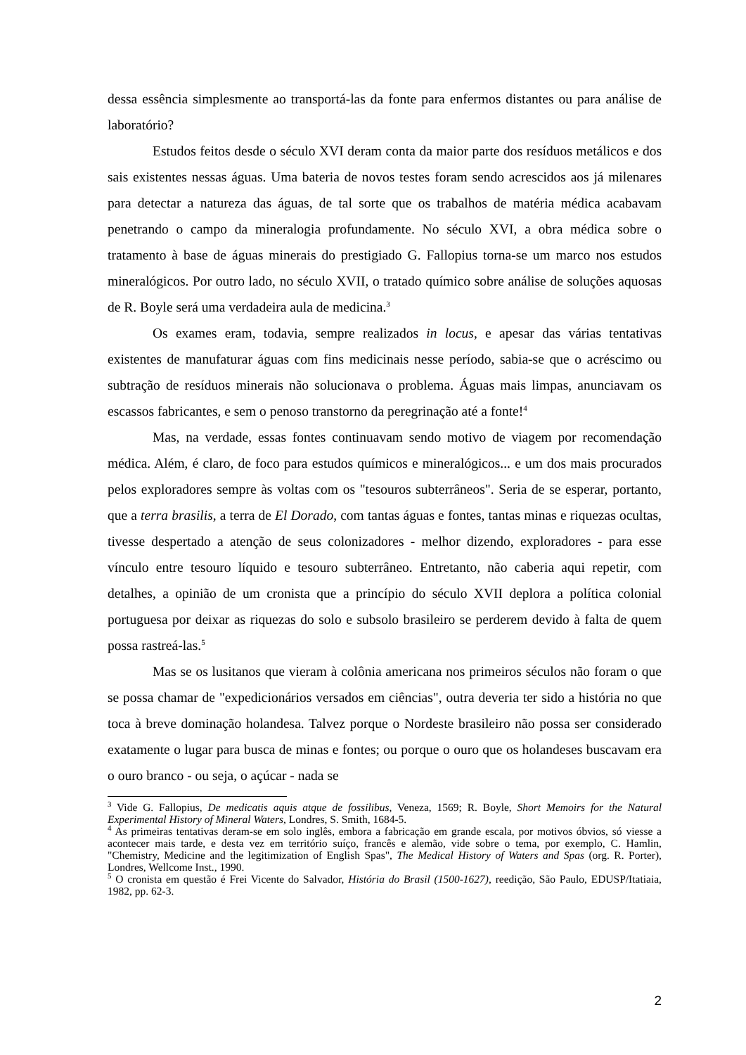dessa essência simplesmente ao transportá-las da fonte para enfermos distantes ou para análise de laboratório?
Estudos feitos desde o século XVI deram conta da maior parte dos resíduos metálicos e dos sais existentes nessas águas. Uma bateria de novos testes foram sendo acrescidos aos já milenares para detectar a natureza das águas, de tal sorte que os trabalhos de matéria médica acabavam penetrando o campo da mineralogia profundamente. No século XVI, a obra médica sobre o tratamento à base de águas minerais do prestigiado G. Fallopius torna-se um marco nos estudos mineralógicos. Por outro lado, no século XVII, o tratado químico sobre análise de soluções aquosas de R. Boyle será uma verdadeira aula de medicina.<sup>3</sup>
Os exames eram, todavia, sempre realizados in locus, e apesar das várias tentativas existentes de manufaturar águas com fins medicinais nesse período, sabia-se que o acréscimo ou subtração de resíduos minerais não solucionava o problema. Águas mais limpas, anunciavam os escassos fabricantes, e sem o penoso transtorno da peregrinação até a fonte!<sup>4</sup>
Mas, na verdade, essas fontes continuavam sendo motivo de viagem por recomendação médica. Além, é claro, de foco para estudos químicos e mineralógicos... e um dos mais procurados pelos exploradores sempre às voltas com os "tesouros subterrâneos". Seria de se esperar, portanto, que a terra brasilis, a terra de El Dorado, com tantas águas e fontes, tantas minas e riquezas ocultas, tivesse despertado a atenção de seus colonizadores - melhor dizendo, exploradores - para esse vínculo entre tesouro líquido e tesouro subterrâneo. Entretanto, não caberia aqui repetir, com detalhes, a opinião de um cronista que a princípio do século XVII deplora a política colonial portuguesa por deixar as riquezas do solo e subsolo brasileiro se perderem devido à falta de quem possa rastreá-las.<sup>5</sup>
Mas se os lusitanos que vieram à colônia americana nos primeiros séculos não foram o que se possa chamar de "expedicionários versados em ciências", outra deveria ter sido a história no que toca à breve dominação holandesa. Talvez porque o Nordeste brasileiro não possa ser considerado exatamente o lugar para busca de minas e fontes; ou porque o ouro que os holandeses buscavam era o ouro branco - ou seja, o açúcar - nada se
<sup>3</sup> Vide G. Fallopius, De medicatis aquis atque de fossilibus, Veneza, 1569; R. Boyle, Short Memoirs for the Natural Experimental History of Mineral Waters, Londres, S. Smith, 1684-5.
<sup>4</sup> As primeiras tentativas deram-se em solo inglês, embora a fabricação em grande escala, por motivos óbvios, só viesse a acontecer mais tarde, e desta vez em território suíço, francês e alemão, vide sobre o tema, por exemplo, C. Hamlin, "Chemistry, Medicine and the legitimization of English Spas", The Medical History of Waters and Spas (org. R. Porter), Londres, Wellcome Inst., 1990.
<sup>5</sup> O cronista em questão é Frei Vicente do Salvador, História do Brasil (1500-1627), reedição, São Paulo, EDUSP/Itatiaia, 1982, pp. 62-3.
2